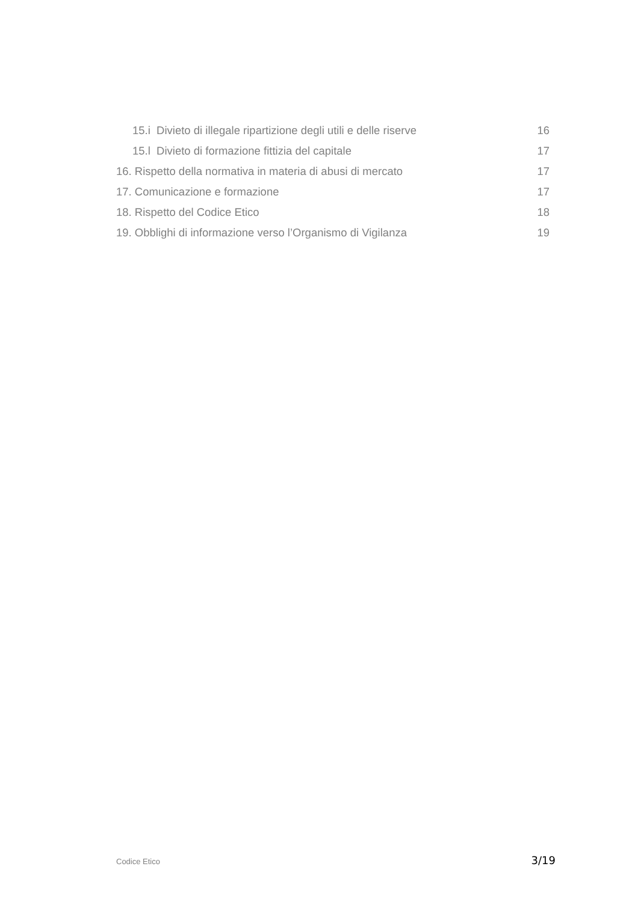15.i Divieto di illegale ripartizione degli utili e delle riserve 16
15.l Divieto di formazione fittizia del capitale 17
16. Rispetto della normativa in materia di abusi di mercato 17
17. Comunicazione e formazione 17
18. Rispetto del Codice Etico 18
19. Obblighi di informazione verso l’Organismo di Vigilanza 19
Codice Etico 3/19